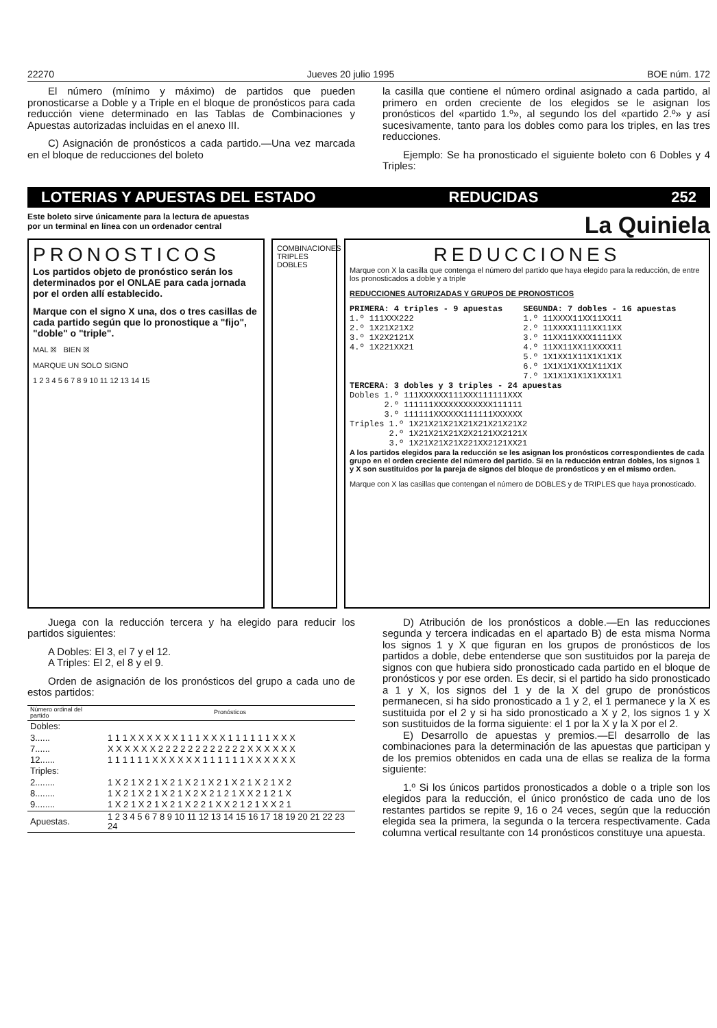22270 Jueves 20 julio 1995 BOE núm. 172
El número (mínimo y máximo) de partidos que pueden pronosticarse a Doble y a Triple en el bloque de pronósticos para cada reducción viene determinado en las Tablas de Combinaciones y Apuestas autorizadas incluidas en el anexo III.
C) Asignación de pronósticos a cada partido.—Una vez marcada en el bloque de reducciones del boleto
la casilla que contiene el número ordinal asignado a cada partido, al primero en orden creciente de los elegidos se le asignan los pronósticos del «partido 1.º», al segundo los del «partido 2.º» y así sucesivamente, tanto para los dobles como para los triples, en las tres reducciones.
Ejemplo: Se ha pronosticado el siguiente boleto con 6 Dobles y 4 Triples:
LOTERIAS Y APUESTAS DEL ESTADO REDUCIDAS 252
Este boleto sirve únicamente para la lectura de apuestas
por un terminal en línea con un ordenador central
La Quiniela
PRONOSTICOS
Los partidos objeto de pronóstico serán los determinados por el ONLAE para cada jornada por el orden allí establecido.
Marque con el signo X una, dos o tres casillas de cada partido según que lo pronostique a "fijo", "doble" o "triple".
MAL ☒ BIEN ☒
MARQUE UN SOLO SIGNO
1 2 3 4 5 6 7 8 9 10 11 12 13 14 15
COMBINACIONES
TRIPLES
DOBLES
REDUCCIONES
Marque con X la casilla que contenga el número del partido que haya elegido para la reducción, de entre los pronosticados a doble y a triple
REDUCCIONES AUTORIZADAS Y GRUPOS DE PRONOSTICOS
PRIMERA: 4 triples - 9 apuestas 1.º 111XXX222 2.º 1X21X21X2 3.º 1X2X2121X 4.º 1X221XX21
SEGUNDA: 7 dobles - 16 apuestas 1.º 11XXXX11XX11XX11 2.º 11XXXX1111XX11XX 3.º 11XX11XXXX1111XX 4.º 11XX11XX11XXXX11 5.º 1X1XX1X11X1X1X1X 6.º 1X1X1X1XX1X11X1X 7.º 1X1X1X1X1X1XX1X1
TERCERA: 3 dobles y 3 triples - 24 apuestas Dobles 1.º 111XXXXXX111XXX111111XXX 2.º 111111XXXXXXXXXXXX111111 3.º 111111XXXXXX111111XXXXXX Triples 1.º 1X21X21X21X21X21X21X21X2 2.º 1X21X21X21X2X2121XX2121X 3.º 1X21X21X21X221XX2121XX21
A los partidos elegidos para la reducción se les asignan los pronósticos correspondientes de cada grupo en el orden creciente del número del partido. Si en la reducción entran dobles, los signos 1 y X son sustituidos por la pareja de signos del bloque de pronósticos y en el mismo orden.
Marque con X las casillas que contengan el número de DOBLES y de TRIPLES que haya pronosticado.
Juega con la reducción tercera y ha elegido para reducir los partidos siguientes:
A Dobles: El 3, el 7 y el 12.
A Triples: El 2, el 8 y el 9.
Orden de asignación de los pronósticos del grupo a cada uno de estos partidos:
| Número ordinal del partido | Pronósticos |
| --- | --- |
| Dobles: | |
| 3...... | 1 1 1 X X X X X X 1 1 1 X X X 1 1 1 1 1 1 X X X |
| 7...... | X X X X X X 2 2 2 2 2 2 2 2 2 2 2 2 X X X X X X |
| 12...... | 1 1 1 1 1 1 X X X X X X 1 1 1 1 1 1 X X X X X X |
| Triples: | |
| 2........ | 1 X 2 1 X 2 1 X 2 1 X 2 1 X 2 1 X 2 1 X 2 1 X 2 |
| 8........ | 1 X 2 1 X 2 1 X 2 1 X 2 X 2 1 2 1 X X 2 1 2 1 X |
| 9........ | 1 X 2 1 X 2 1 X 2 1 X 2 2 1 X X 2 1 2 1 X X 2 1 |
| Apuestas. | 1 2 3 4 5 6 7 8 9 10 11 12 13 14 15 16 17 18 19 20 21 22 23 24 |
D) Atribución de los pronósticos a doble.—En las reducciones segunda y tercera indicadas en el apartado B) de esta misma Norma los signos 1 y X que figuran en los grupos de pronósticos de los partidos a doble, debe entenderse que son sustituidos por la pareja de signos con que hubiera sido pronosticado cada partido en el bloque de pronósticos y por ese orden. Es decir, si el partido ha sido pronosticado a 1 y X, los signos del 1 y de la X del grupo de pronósticos permanecen, si ha sido pronosticado a 1 y 2, el 1 permanece y la X es sustituida por el 2 y si ha sido pronosticado a X y 2, los signos 1 y X son sustituidos de la forma siguiente: el 1 por la X y la X por el 2.
E) Desarrollo de apuestas y premios.—El desarrollo de las combinaciones para la determinación de las apuestas que participan y de los premios obtenidos en cada una de ellas se realiza de la forma siguiente:
1.º Si los únicos partidos pronosticados a doble o a triple son los elegidos para la reducción, el único pronóstico de cada uno de los restantes partidos se repite 9, 16 o 24 veces, según que la reducción elegida sea la primera, la segunda o la tercera respectivamente. Cada columna vertical resultante con 14 pronósticos constituye una apuesta.